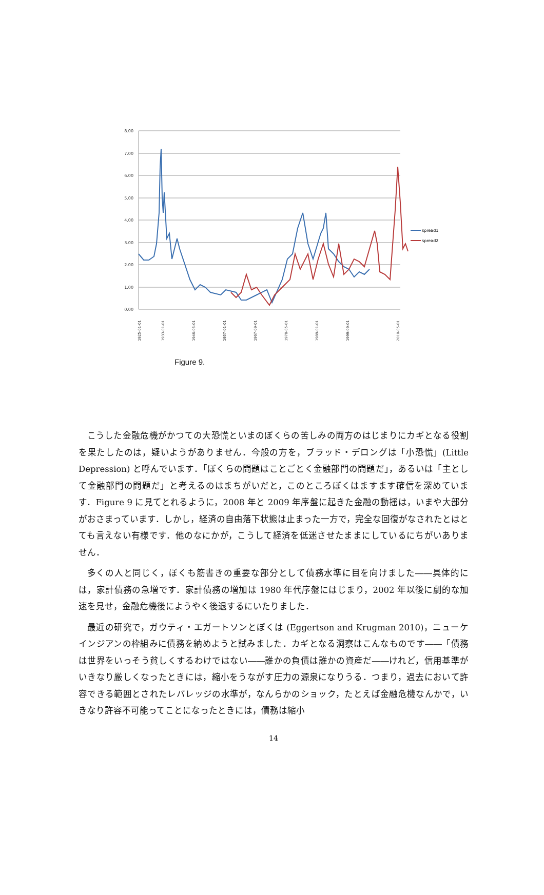8.00
7.00
6.00
5.00
4.00
3.00
2.00
1.00
0.00
spread1
spread2
1925-01-01
1933-01-01
1946-05-01
1957-01-01
1967-09-01
1978-05-01
1989-01-01
1999-09-01
2010-05-01
Figure 9.
こうした金融危機がかつての大恐慌といまのぼくらの苦しみの両方のはじまりにカギとなる役割を果たしたのは，疑いようがありません．今般の方を，ブラッド・デロングは「小恐慌」(Little Depression) と呼んでいます．「ぼくらの問題はことごとく金融部門の問題だ」，あるいは「主として金融部門の問題だ」と考えるのはまちがいだと，このところぼくはますます確信を深めています．Figure 9 に見てとれるように，2008 年と 2009 年序盤に起きた金融の動揺は，いまや大部分がおさまっています．しかし，経済の自由落下状態は止まった一方で，完全な回復がなされたとはとても言えない有様です．他のなにかが，こうして経済を低迷させたままにしているにちがいありません．
多くの人と同じく，ぼくも筋書きの重要な部分として債務水準に目を向けました――具体的には，家計債務の急増です．家計債務の増加は 1980 年代序盤にはじまり，2002 年以後に劇的な加速を見せ，金融危機後にようやく後退するにいたりました．
最近の研究で，ガウティ・エガートソンとぼくは (Eggertson and Krugman 2010)，ニューケインジアンの枠組みに債務を納めようと試みました．カギとなる洞察はこんなものです――「債務は世界をいっそう貧しくするわけではない――誰かの負債は誰かの資産だ――けれど，信用基準がいきなり厳しくなったときには，縮小をうながす圧力の源泉になりうる．つまり，過去において許容できる範囲とされたレバレッジの水準が，なんらかのショック，たとえば金融危機なんかで，いきなり許容不可能ってことになったときには，債務は縮小
14